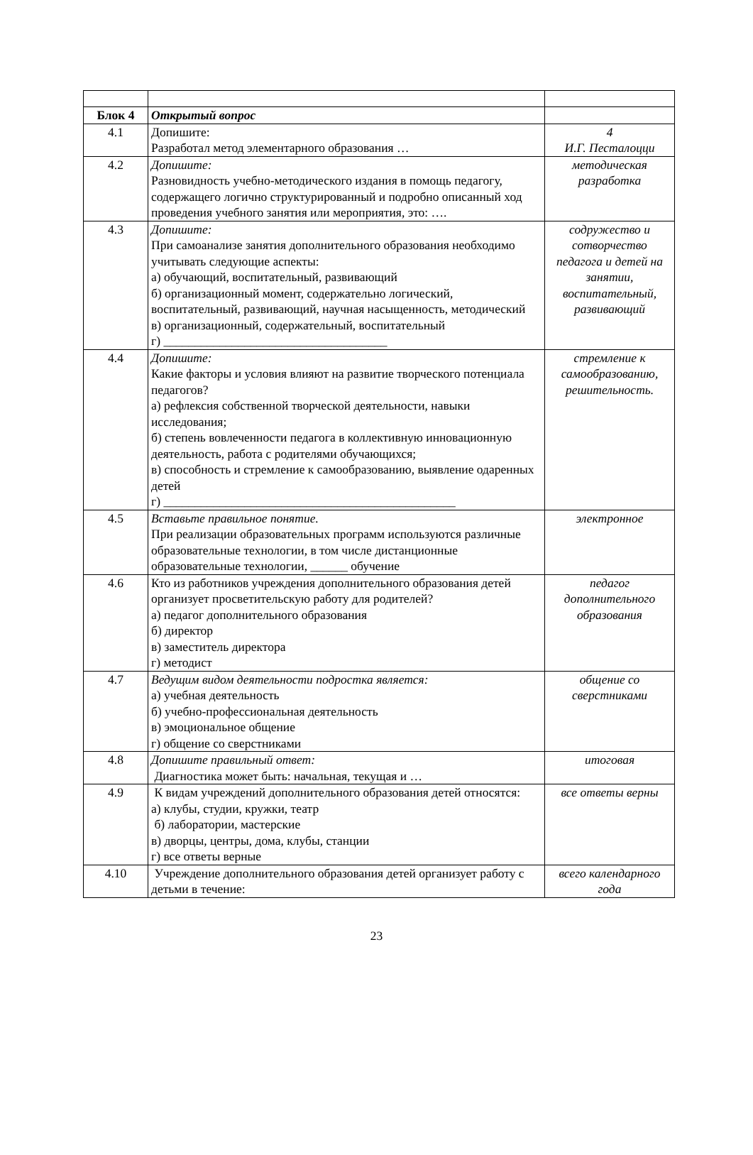| Блок 4 | Открытый вопрос | |
| 4.1 | Допишите: Разработал метод элементарного образования … | 4 И.Г. Песталоцци |
| 4.2 | Допишите: Разновидность учебно-методического издания в помощь педагогу, содержащего логично структурированный и подробно описанный ход проведения учебного занятия или мероприятия, это: …. | методическая разработка |
| 4.3 | Допишите: При самоанализе занятия дополнительного образования необходимо учитывать следующие аспекты: а) обучающий, воспитательный, развивающий б) организационный момент, содержательно логический, воспитательный, развивающий, научная насыщенность, методический в) организационный, содержательный, воспитательный г) ____________________________________ | содружество и сотворчество педагога и детей на занятии, воспитательный, развивающий |
| 4.4 | Допишите: Какие факторы и условия влияют на развитие творческого потенциала педагогов? а) рефлексия собственной творческой деятельности, навыки исследования; б) степень вовлеченности педагога в коллективную инновационную деятельность, работа с родителями обучающихся; в) способность и стремление к самообразованию, выявление одаренных детей г) _______________________________________________ | стремление к самообразованию, решительность. |
| 4.5 | Вставьте правильное понятие. При реализации образовательных программ используются различные образовательные технологии, в том числе дистанционные образовательные технологии, ______ обучение | электронное |
| 4.6 | Кто из работников учреждения дополнительного образования детей организует просветительскую работу для родителей? а) педагог дополнительного образования б) директор в) заместитель директора г) методист | педагог дополнительного образования |
| 4.7 | Ведущим видом деятельности подростка является: а) учебная деятельность б) учебно-профессиональная деятельность в) эмоциональное общение г) общение со сверстниками | общение со сверстниками |
| 4.8 | Допишите правильный ответ: Диагностика может быть: начальная, текущая и … | итоговая |
| 4.9 | К видам учреждений дополнительного образования детей относятся: а) клубы, студии, кружки, театр б) лаборатории, мастерские в) дворцы, центры, дома, клубы, станции г) все ответы верные | все ответы верны |
| 4.10 | Учреждение дополнительного образования детей организует работу с детьми в течение: | всего календарного года |
23